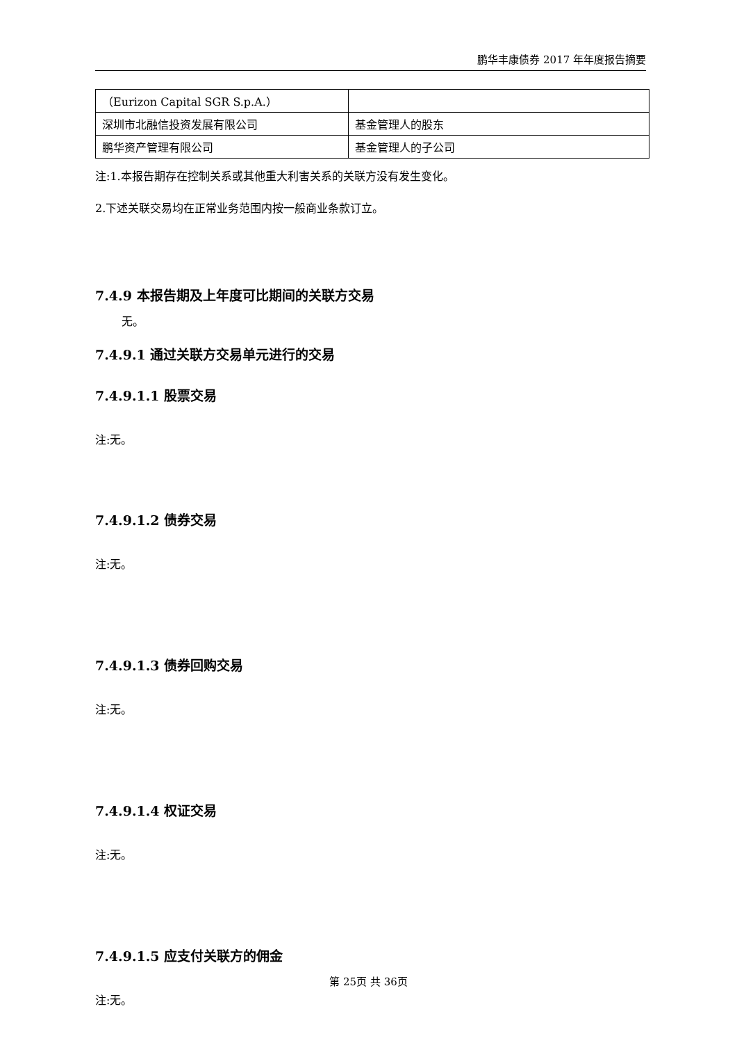鹏华丰康债券 2017 年年度报告摘要
| （Eurizon Capital SGR S.p.A.） | |
| 深圳市北融信投资发展有限公司 | 基金管理人的股东 |
| 鹏华资产管理有限公司 | 基金管理人的子公司 |
注:1.本报告期存在控制关系或其他重大利害关系的关联方没有发生变化。
2.下述关联交易均在正常业务范围内按一般商业条款订立。
7.4.9 本报告期及上年度可比期间的关联方交易
无。
7.4.9.1 通过关联方交易单元进行的交易
7.4.9.1.1 股票交易
注:无。
7.4.9.1.2 债券交易
注:无。
7.4.9.1.3 债券回购交易
注:无。
7.4.9.1.4 权证交易
注:无。
7.4.9.1.5 应支付关联方的佣金
注:无。
第 25页 共 36页